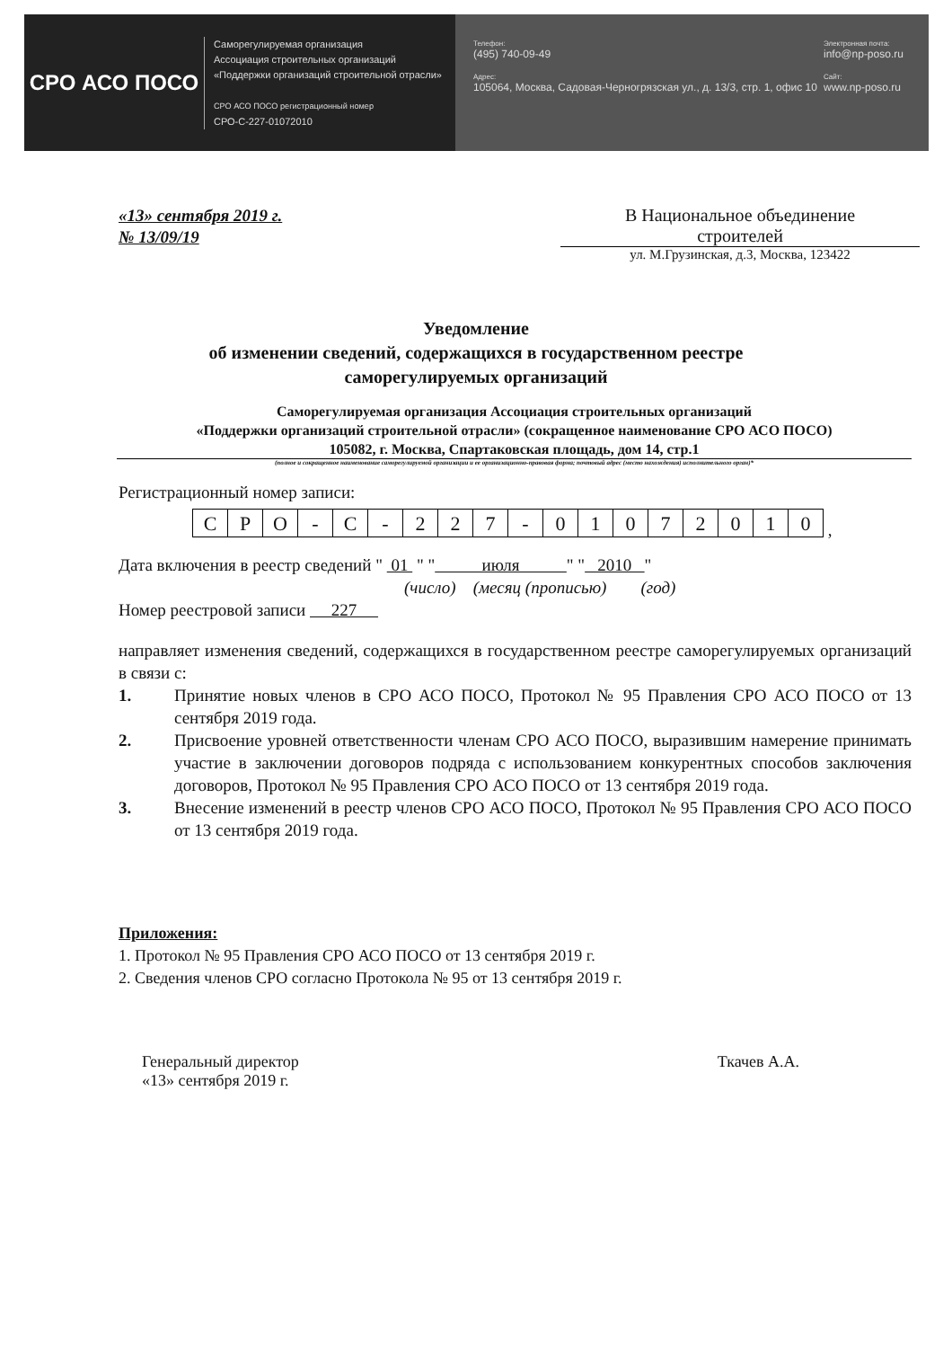СРО АСО ПОСО
Саморегулируемая организация
Ассоциация строительных организаций
«Поддержки организаций строительной отрасли»
СРО АСО ПОСО регистрационный номер
СРО-С-227-01072010
Телефон:
(495) 740-09-49
Адрес:
105064, Москва, Садовая-Черногрязская ул., д. 13/3, стр. 1, офис 10
Электронная почта:
info@np-poso.ru
Сайт:
www.np-poso.ru
«13» сентября 2019 г.
№ 13/09/19
В Национальное объединение
строителей
ул. М.Грузинская, д.3, Москва, 123422
Уведомление
об изменении сведений, содержащихся в государственном реестре
саморегулируемых организаций
Саморегулируемая организация Ассоциация строительных организаций
«Поддержки организаций строительной отрасли» (сокращенное наименование СРО АСО ПОСО)
105082, г. Москва, Спартаковская площадь, дом 14, стр.1
(полное и сокращенное наименование саморегулируемой организации и ее организационно-правовая форма; почтовый адрес (место нахождения) исполнительного орган)*
Регистрационный номер записи:
| С | Р | О | - | С | - | 2 | 2 | 7 | - | 0 | 1 | 0 | 7 | 2 | 0 | 1 | 0 |
,
Дата включения в реестр сведений " 01 " " июля " " 2010 "
(число) (месяц (прописью) (год)
Номер реестровой записи 227
направляет изменения сведений, содержащихся в государственном реестре саморегулируемых организаций в связи с:
1. Принятие новых членов в СРО АСО ПОСО, Протокол № 95 Правления СРО АСО ПОСО от 13 сентября 2019 года.
2. Присвоение уровней ответственности членам СРО АСО ПОСО, выразившим намерение принимать участие в заключении договоров подряда с использованием конкурентных способов заключения договоров, Протокол № 95 Правления СРО АСО ПОСО от 13 сентября 2019 года.
3. Внесение изменений в реестр членов СРО АСО ПОСО, Протокол № 95 Правления СРО АСО ПОСО от 13 сентября 2019 года.
Приложения:
1. Протокол № 95 Правления СРО АСО ПОСО от 13 сентября 2019 г.
2. Сведения членов СРО согласно Протокола № 95 от 13 сентября 2019 г.
Генеральный директор
«13» сентября 2019 г.
Ткачев А.А.